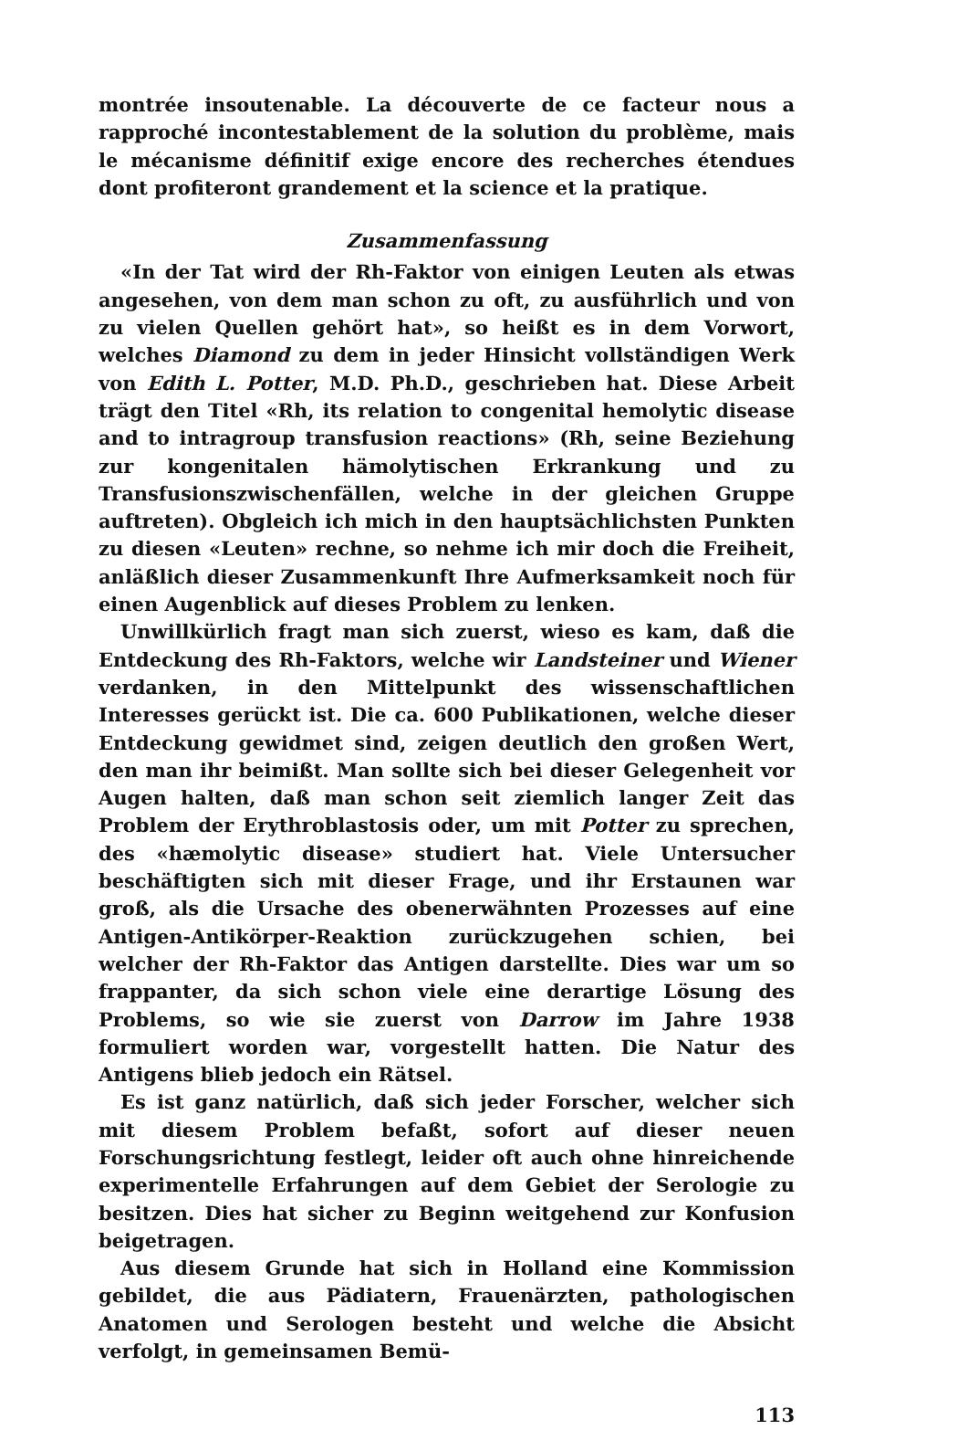montrée insoutenable. La découverte de ce facteur nous a rapproché incontestablement de la solution du problème, mais le mécanisme définitif exige encore des recherches étendues dont profiteront grandement et la science et la pratique.
Zusammenfassung
«In der Tat wird der Rh-Faktor von einigen Leuten als etwas angesehen, von dem man schon zu oft, zu ausführlich und von zu vielen Quellen gehört hat», so heißt es in dem Vorwort, welches Diamond zu dem in jeder Hinsicht vollständigen Werk von Edith L. Potter, M.D. Ph.D., geschrieben hat. Diese Arbeit trägt den Titel «Rh, its relation to congenital hemolytic disease and to intragroup transfusion reactions» (Rh, seine Beziehung zur kongenitalen hämolytischen Erkrankung und zu Transfusionszwischenfällen, welche in der gleichen Gruppe auftreten). Obgleich ich mich in den hauptsächlichsten Punkten zu diesen «Leuten» rechne, so nehme ich mir doch die Freiheit, anläßlich dieser Zusammenkunft Ihre Aufmerksamkeit noch für einen Augenblick auf dieses Problem zu lenken.
Unwillkürlich fragt man sich zuerst, wieso es kam, daß die Entdeckung des Rh-Faktors, welche wir Landsteiner und Wiener verdanken, in den Mittelpunkt des wissenschaftlichen Interesses gerückt ist. Die ca. 600 Publikationen, welche dieser Entdeckung gewidmet sind, zeigen deutlich den großen Wert, den man ihr beimißt. Man sollte sich bei dieser Gelegenheit vor Augen halten, daß man schon seit ziemlich langer Zeit das Problem der Erythroblastosis oder, um mit Potter zu sprechen, des «hæmolytic disease» studiert hat. Viele Untersucher beschäftigten sich mit dieser Frage, und ihr Erstaunen war groß, als die Ursache des obenerwähnten Prozesses auf eine Antigen-Antikörper-Reaktion zurückzugehen schien, bei welcher der Rh-Faktor das Antigen darstellte. Dies war um so frappanter, da sich schon viele eine derartige Lösung des Problems, so wie sie zuerst von Darrow im Jahre 1938 formuliert worden war, vorgestellt hatten. Die Natur des Antigens blieb jedoch ein Rätsel.
Es ist ganz natürlich, daß sich jeder Forscher, welcher sich mit diesem Problem befaßt, sofort auf dieser neuen Forschungsrichtung festlegt, leider oft auch ohne hinreichende experimentelle Erfahrungen auf dem Gebiet der Serologie zu besitzen. Dies hat sicher zu Beginn weitgehend zur Konfusion beigetragen.
Aus diesem Grunde hat sich in Holland eine Kommission gebildet, die aus Pädiatern, Frauenärzten, pathologischen Anatomen und Serologen besteht und welche die Absicht verfolgt, in gemeinsamen Bemü-
113